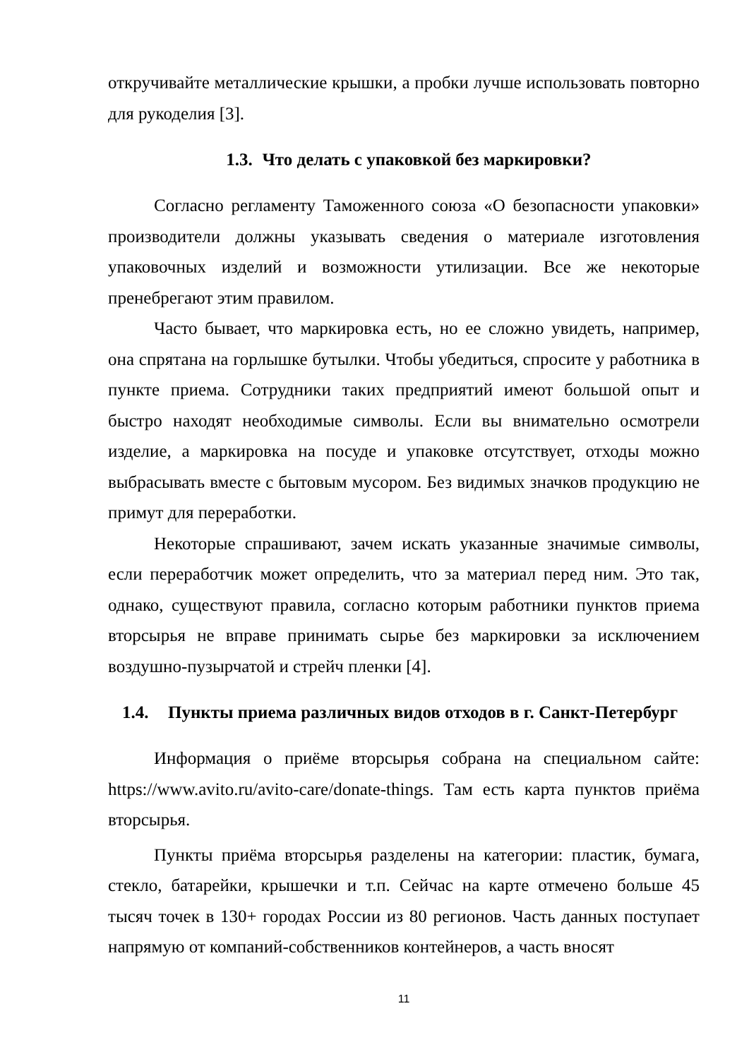откручивайте металлические крышки, а пробки лучше использовать повторно для рукоделия [3].
1.3. Что делать с упаковкой без маркировки?
Согласно регламенту Таможенного союза «О безопасности упаковки» производители должны указывать сведения о материале изготовления упаковочных изделий и возможности утилизации. Все же некоторые пренебрегают этим правилом.
Часто бывает, что маркировка есть, но ее сложно увидеть, например, она спрятана на горлышке бутылки. Чтобы убедиться, спросите у работника в пункте приема. Сотрудники таких предприятий имеют большой опыт и быстро находят необходимые символы. Если вы внимательно осмотрели изделие, а маркировка на посуде и упаковке отсутствует, отходы можно выбрасывать вместе с бытовым мусором. Без видимых значков продукцию не примут для переработки.
Некоторые спрашивают, зачем искать указанные значимые символы, если переработчик может определить, что за материал перед ним. Это так, однако, существуют правила, согласно которым работники пунктов приема вторсырья не вправе принимать сырье без маркировки за исключением воздушно-пузырчатой и стрейч пленки [4].
1.4. Пункты приема различных видов отходов в г. Санкт-Петербург
Информация о приёме вторсырья собрана на специальном сайте: https://www.avito.ru/avito-care/donate-things. Там есть карта пунктов приёма вторсырья.
Пункты приёма вторсырья разделены на категории: пластик, бумага, стекло, батарейки, крышечки и т.п. Сейчас на карте отмечено больше 45 тысяч точек в 130+ городах России из 80 регионов. Часть данных поступает напрямую от компаний-собственников контейнеров, а часть вносят
11